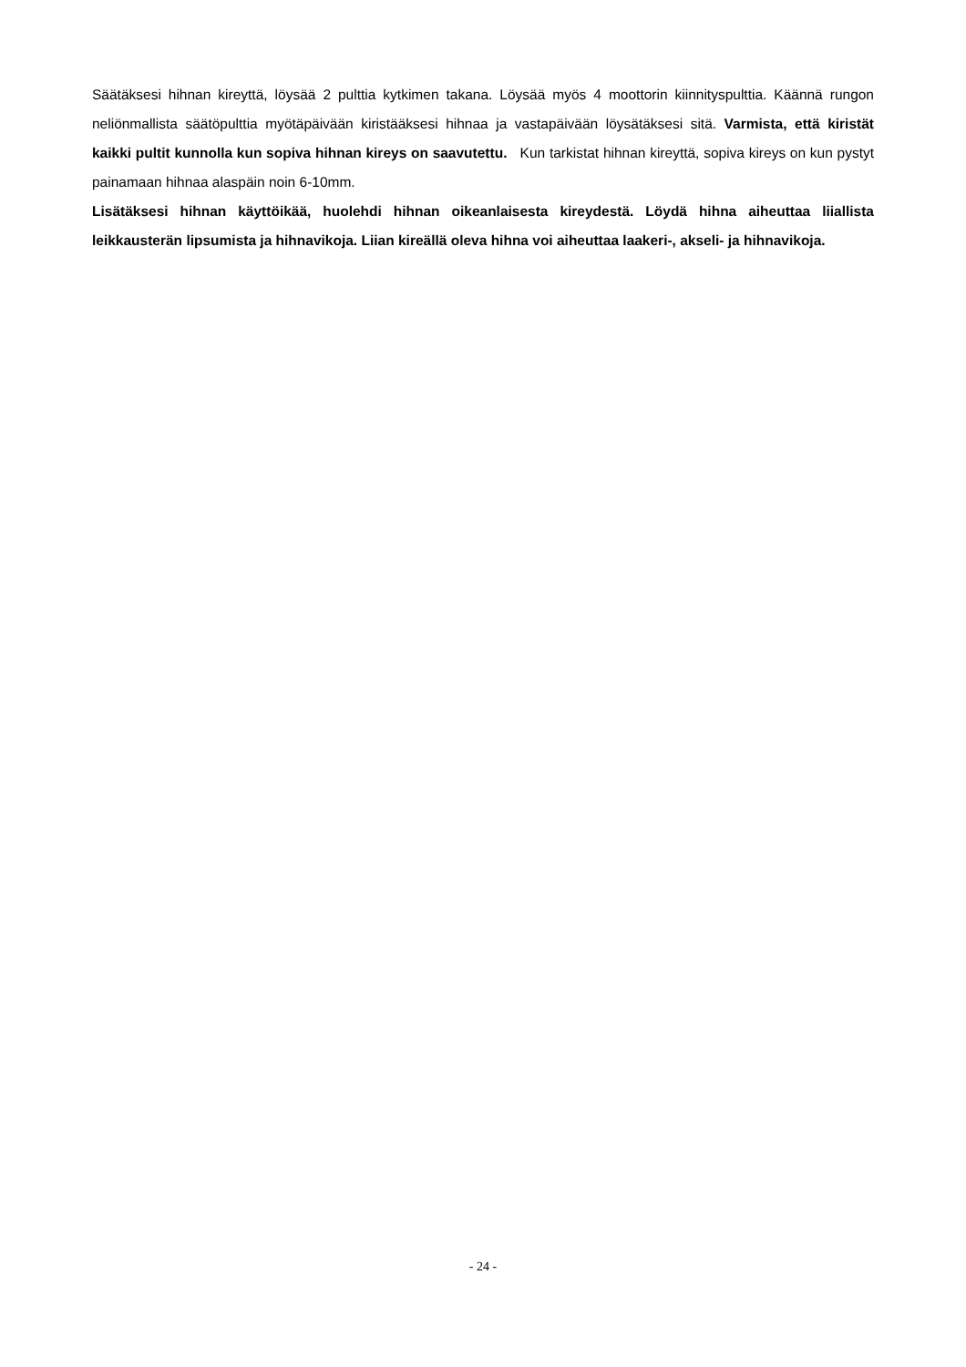Säätäksesi hihnan kireyttä, löysää 2 pulttia kytkimen takana. Löysää myös 4 moottorin kiinnityspulttia. Käännä rungon neliönmallista säätöpulttia myötäpäivään kiristääksesi hihnaa ja vastapäivään löysätäksesi sitä. Varmista, että kiristät kaikki pultit kunnolla kun sopiva hihnan kireys on saavutettu. Kun tarkistat hihnan kireyttä, sopiva kireys on kun pystyt painamaan hihnaa alaspäin noin 6-10mm.
Lisätäksesi hihnan käyttöikää, huolehdi hihnan oikeanlaisesta kireydestä. Löydä hihna aiheuttaa liiallista leikkausterän lipsumista ja hihnavikoja. Liian kireällä oleva hihna voi aiheuttaa laakeri-, akseli- ja hihnavikoja.
- 24 -